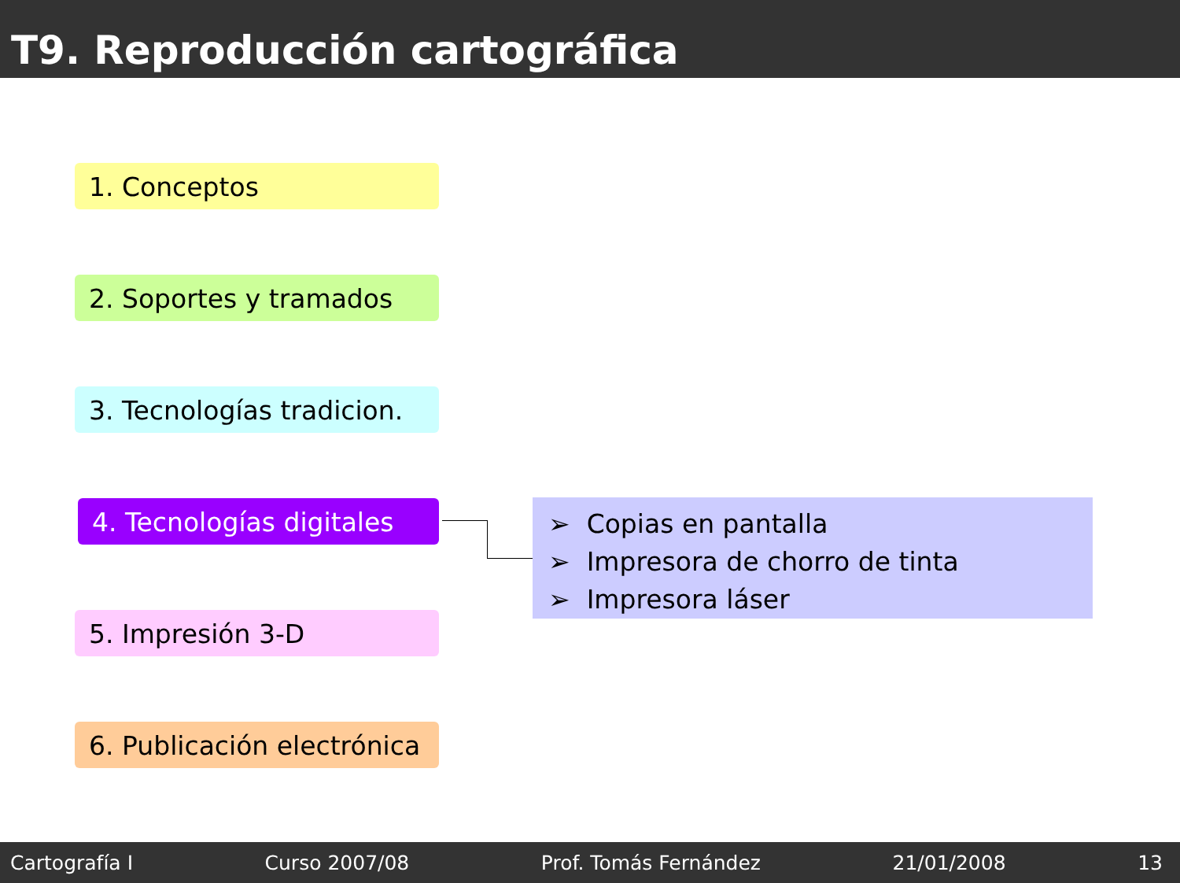T9. Reproducción cartográfica
1. Conceptos
2. Soportes y tramados
3. Tecnologías tradicion.
4. Tecnologías digitales
5. Impresión 3-D
6. Publicación electrónica
➢ Copias en pantalla
➢ Impresora de chorro de tinta
➢ Impresora láser
Cartografía I Curso 2007/08 Prof. Tomás Fernández 21/01/2008 13